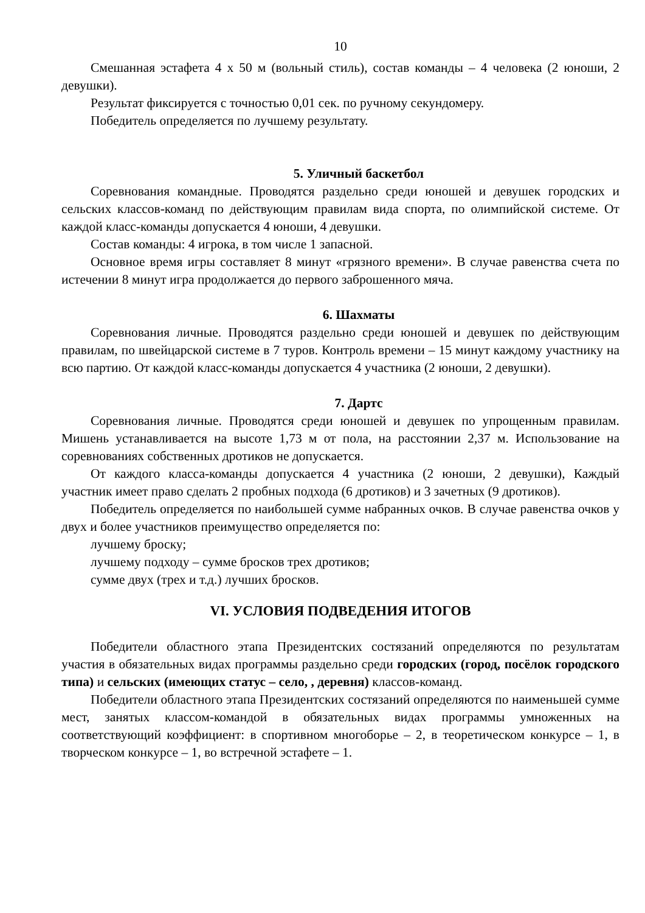10
Смешанная эстафета 4 х 50 м (вольный стиль), состав команды – 4 человека (2 юноши, 2 девушки).
Результат фиксируется с точностью 0,01 сек. по ручному секундомеру.
Победитель определяется по лучшему результату.
5. Уличный баскетбол
Соревнования командные. Проводятся раздельно среди юношей и девушек городских и сельских классов-команд по действующим правилам вида спорта, по олимпийской системе. От каждой класс-команды допускается 4 юноши, 4 девушки.
Состав команды: 4 игрока, в том числе 1 запасной.
Основное время игры составляет 8 минут «грязного времени». В случае равенства счета по истечении 8 минут игра продолжается до первого заброшенного мяча.
6. Шахматы
Соревнования личные. Проводятся раздельно среди юношей и девушек по действующим правилам, по швейцарской системе в 7 туров. Контроль времени – 15 минут каждому участнику на всю партию. От каждой класс-команды допускается 4 участника (2 юноши, 2 девушки).
7. Дартс
Соревнования личные. Проводятся среди юношей и девушек по упрощенным правилам. Мишень устанавливается на высоте 1,73 м от пола, на расстоянии 2,37 м. Использование на соревнованиях собственных дротиков не допускается.
От каждого класса-команды допускается 4 участника (2 юноши, 2 девушки), Каждый участник имеет право сделать 2 пробных подхода (6 дротиков) и 3 зачетных (9 дротиков).
Победитель определяется по наибольшей сумме набранных очков. В случае равенства очков у двух и более участников преимущество определяется по:
лучшему броску;
лучшему подходу – сумме бросков трех дротиков;
сумме двух (трех и т.д.) лучших бросков.
VI. УСЛОВИЯ ПОДВЕДЕНИЯ ИТОГОВ
Победители областного этапа Президентских состязаний определяются по результатам участия в обязательных видах программы раздельно среди городских (город, посёлок городского типа) и сельских (имеющих статус – село, , деревня) классов-команд.
Победители областного этапа Президентских состязаний определяются по наименьшей сумме мест, занятых классом-командой в обязательных видах программы умноженных на соответствующий коэффициент: в спортивном многоборье – 2, в теоретическом конкурсе – 1, в творческом конкурсе – 1, во встречной эстафете – 1.